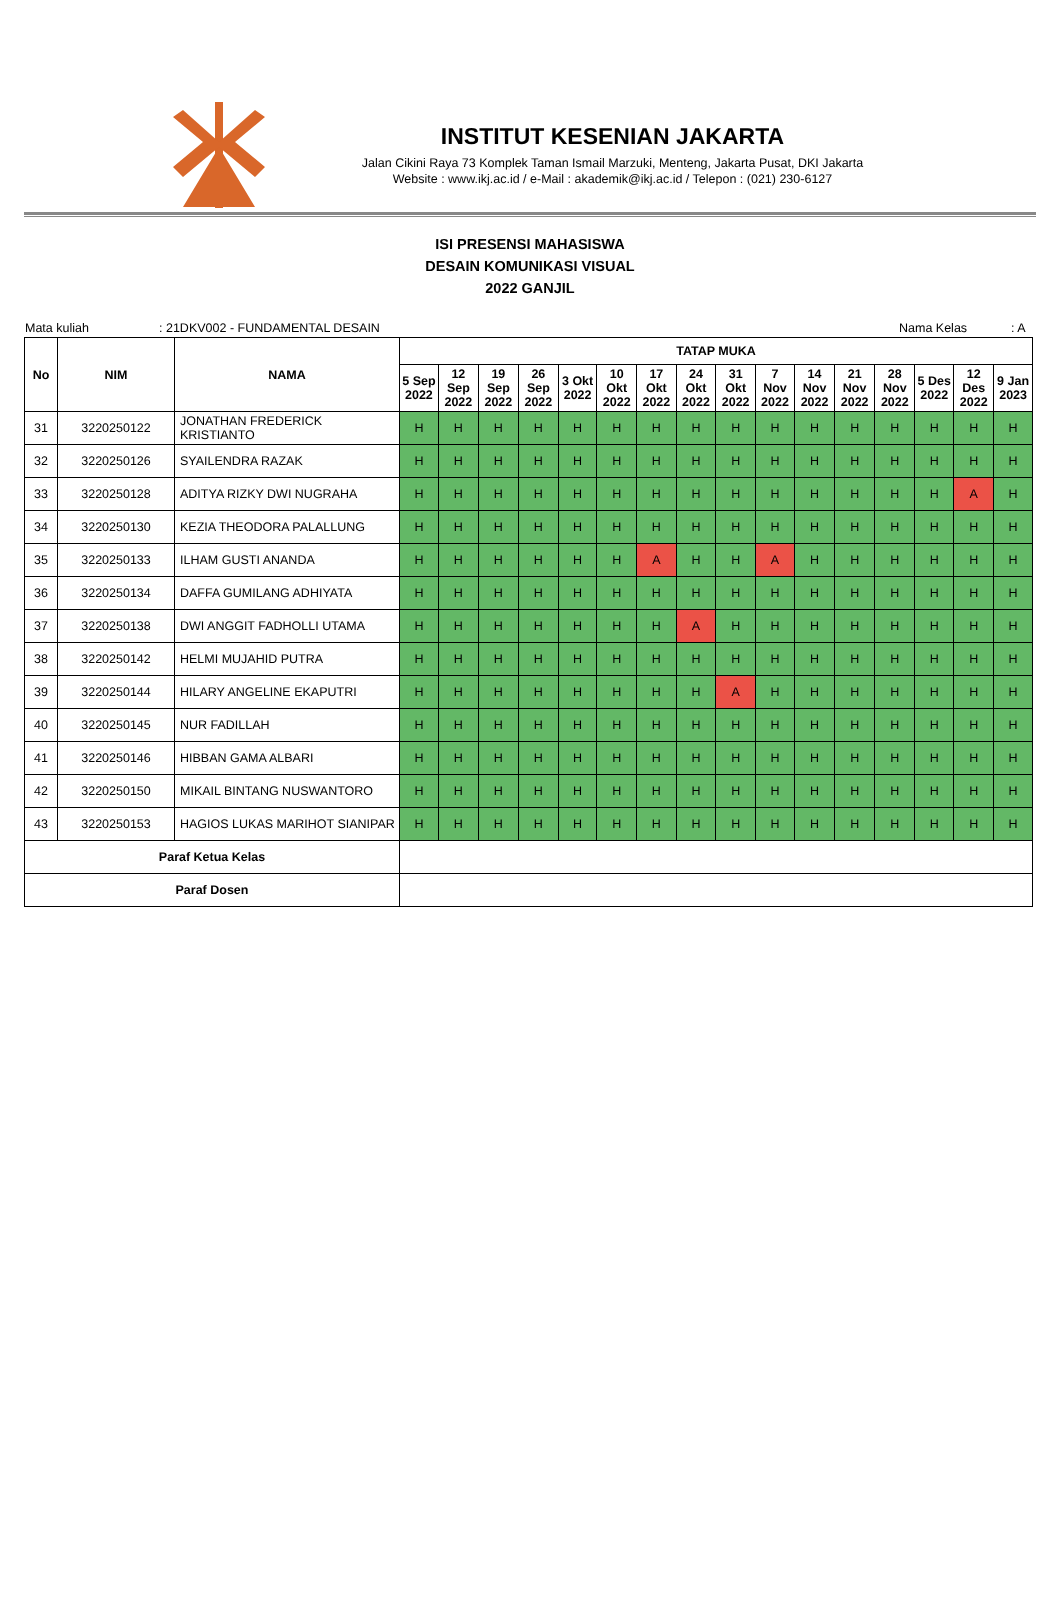INSTITUT KESENIAN JAKARTA
Jalan Cikini Raya 73 Komplek Taman Ismail Marzuki, Menteng, Jakarta Pusat, DKI Jakarta
Website : www.ikj.ac.id / e-Mail : akademik@ikj.ac.id / Telepon : (021) 230-6127
ISI PRESENSI MAHASISWA
DESAIN KOMUNIKASI VISUAL
2022 GANJIL
Mata kuliah: 21DKV002 - FUNDAMENTAL DESAIN Nama Kelas: A
| No | NIM | NAMA | TATAP MUKA | | | | | | | | | | | | | | | |
| --- | --- | --- | --- | --- | --- | --- | --- | --- | --- | --- | --- | --- | --- | --- | --- | --- | --- | --- |
| | | | 5 Sep 2022 | 12 Sep 2022 | 19 Sep 2022 | 26 Sep 2022 | 3 Okt 2022 | 10 Okt 2022 | 17 Okt 2022 | 24 Okt 2022 | 31 Okt 2022 | 7 Nov 2022 | 14 Nov 2022 | 21 Nov 2022 | 28 Nov 2022 | 5 Des 2022 | 12 Des 2022 | 9 Jan 2023 |
| 31 | 3220250122 | JONATHAN FREDERICK KRISTIANTO | H | H | H | H | H | H | H | H | H | H | H | H | H | H | H | H |
| 32 | 3220250126 | SYAILENDRA RAZAK | H | H | H | H | H | H | H | H | H | H | H | H | H | H | H | H |
| 33 | 3220250128 | ADITYA RIZKY DWI NUGRAHA | H | H | H | H | H | H | H | H | H | H | H | H | H | H | A | H |
| 34 | 3220250130 | KEZIA THEODORA PALALLUNG | H | H | H | H | H | H | H | H | H | H | H | H | H | H | H | H |
| 35 | 3220250133 | ILHAM GUSTI ANANDA | H | H | H | H | H | H | A | H | H | A | H | H | H | H | H | H |
| 36 | 3220250134 | DAFFA GUMILANG ADHIYATA | H | H | H | H | H | H | H | H | H | H | H | H | H | H | H | H |
| 37 | 3220250138 | DWI ANGGIT FADHOLLI UTAMA | H | H | H | H | H | H | H | A | H | H | H | H | H | H | H | H |
| 38 | 3220250142 | HELMI MUJAHID PUTRA | H | H | H | H | H | H | H | H | H | H | H | H | H | H | H | H |
| 39 | 3220250144 | HILARY ANGELINE EKAPUTRI | H | H | H | H | H | H | H | H | A | H | H | H | H | H | H | H |
| 40 | 3220250145 | NUR FADILLAH | H | H | H | H | H | H | H | H | H | H | H | H | H | H | H | H |
| 41 | 3220250146 | HIBBAN GAMA ALBARI | H | H | H | H | H | H | H | H | H | H | H | H | H | H | H | H |
| 42 | 3220250150 | MIKAIL BINTANG NUSWANTORO | H | H | H | H | H | H | H | H | H | H | H | H | H | H | H | H |
| 43 | 3220250153 | HAGIOS LUKAS MARIHOT SIANIPAR | H | H | H | H | H | H | H | H | H | H | H | H | H | H | H | H |
| Paraf Ketua Kelas | | | | | | | | | | | | | | | | | | |
| Paraf Dosen | | | | | | | | | | | | | | | | | | |